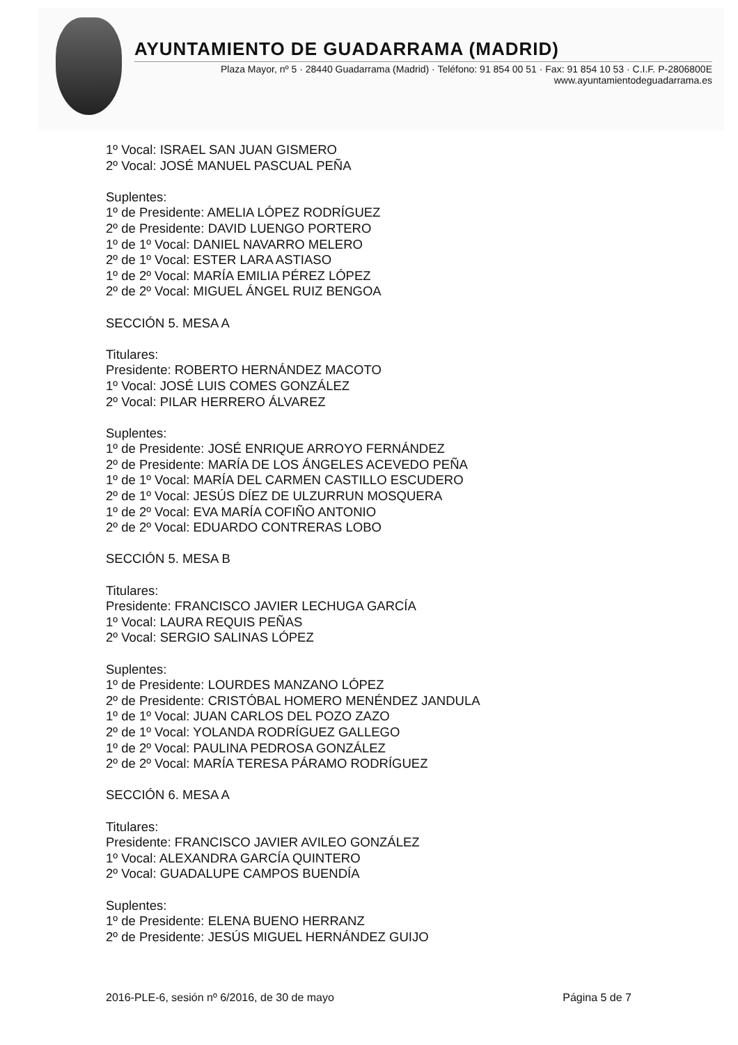AYUNTAMIENTO DE GUADARRAMA (MADRID)
Plaza Mayor, nº 5 · 28440 Guadarrama (Madrid) · Teléfono: 91 854 00 51 · Fax: 91 854 10 53 · C.I.F. P-2806800E
www.ayuntamientodeguadarrama.es
1º Vocal: ISRAEL SAN JUAN GISMERO
2º Vocal: JOSÉ MANUEL PASCUAL PEÑA
Suplentes:
1º de Presidente: AMELIA LÓPEZ RODRÍGUEZ
2º de Presidente: DAVID LUENGO PORTERO
1º de 1º Vocal: DANIEL NAVARRO MELERO
2º de 1º Vocal: ESTER LARA ASTIASO
1º de 2º Vocal: MARÍA EMILIA PÉREZ LÓPEZ
2º de 2º Vocal: MIGUEL ÁNGEL RUIZ BENGOA
SECCIÓN 5. MESA A
Titulares:
Presidente: ROBERTO HERNÁNDEZ MACOTO
1º Vocal: JOSÉ LUIS COMES GONZÁLEZ
2º Vocal: PILAR HERRERO ÁLVAREZ
Suplentes:
1º de Presidente: JOSÉ ENRIQUE ARROYO FERNÁNDEZ
2º de Presidente: MARÍA DE LOS ÁNGELES ACEVEDO PEÑA
1º de 1º Vocal: MARÍA DEL CARMEN CASTILLO ESCUDERO
2º de 1º Vocal: JESÚS DÍEZ DE ULZURRUN MOSQUERA
1º de 2º Vocal: EVA MARÍA COFIÑO ANTONIO
2º de 2º Vocal: EDUARDO CONTRERAS LOBO
SECCIÓN 5. MESA B
Titulares:
Presidente: FRANCISCO JAVIER LECHUGA GARCÍA
1º Vocal: LAURA REQUIS PEÑAS
2º Vocal: SERGIO SALINAS LÓPEZ
Suplentes:
1º de Presidente: LOURDES MANZANO LÓPEZ
2º de Presidente: CRISTÓBAL HOMERO MENÉNDEZ JANDULA
1º de 1º Vocal: JUAN CARLOS DEL POZO ZAZO
2º de 1º Vocal: YOLANDA RODRÍGUEZ GALLEGO
1º de 2º Vocal: PAULINA PEDROSA GONZÁLEZ
2º de 2º Vocal: MARÍA TERESA PÁRAMO RODRÍGUEZ
SECCIÓN 6. MESA A
Titulares:
Presidente: FRANCISCO JAVIER AVILEO GONZÁLEZ
1º Vocal: ALEXANDRA GARCÍA QUINTERO
2º Vocal: GUADALUPE CAMPOS BUENDÍA
Suplentes:
1º de Presidente: ELENA BUENO HERRANZ
2º de Presidente: JESÚS MIGUEL HERNÁNDEZ GUIJO
2016-PLE-6, sesión nº 6/2016, de 30 de mayo Página 5 de 7